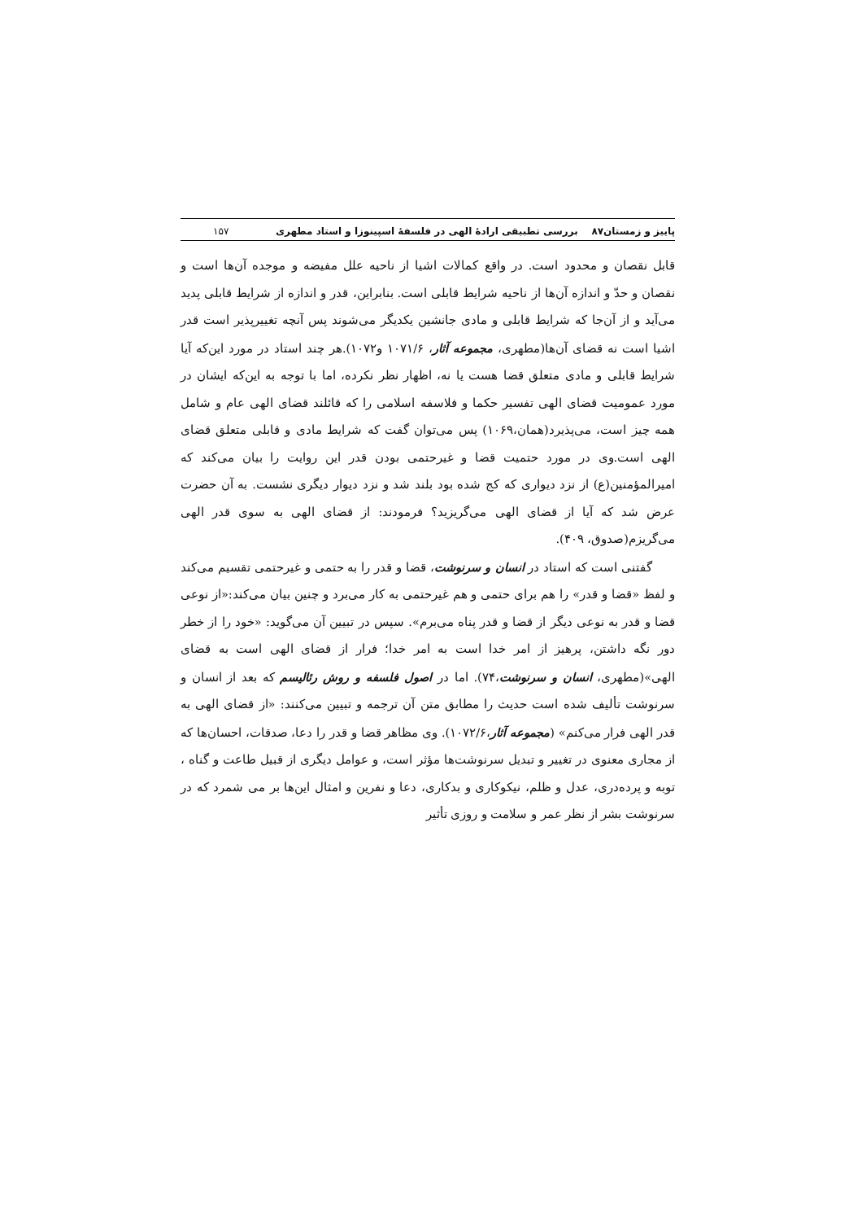پاییز و زمستان۸۷ بررسی تطبیقی ارادهٔ الهی در فلسفهٔ اسپینوزا و استاد مطهری ۱۵۷
قابل نقصان و محدود است. در واقع کمالات اشیا از ناحیه علل مفیضه و موجده آن‌ها است و نقصان و حدّ و اندازه آن‌ها از ناحیه شرایط قابلی است. بنابراین، قدر و اندازه از شرایط قابلی پدید می‌آید و از آن‌جا که شرایط قابلی و مادی جانشین یکدیگر می‌شوند پس آنچه تغییرپذیر است قدر اشیا است نه قضای آن‌ها(مطهری، مجموعه آثار، ۱۰۷۱/۶ و۱۰۷۲).هر چند استاد در مورد این‌که آیا شرایط قابلی و مادی متعلق قضا هست یا نه، اظهار نظر نکرده، اما با توجه به این‌که ایشان در مورد عمومیت قضای الهی تفسیر حکما و فلاسفه اسلامی را که قائلند قضای الهی عام و شامل همه چیز است، می‌پذیرد(همان،۱۰۶۹) پس می‌توان گفت که شرایط مادی و قابلی متعلق قضای الهی است.وی در مورد حتمیت قضا و غیرحتمی بودن قدر این روایت را بیان می‌کند که امیرالمؤمنین(ع) از نزد دیواری که کج شده بود بلند شد و نزد دیوار دیگری نشست. به آن حضرت عرض شد که آیا از قضای الهی می‌گریزید؟ فرمودند: از قضای الهی به سوی قدر الهی می‌گریزم(صدوق، ۴۰۹).
گفتنی است که استاد در انسان و سرنوشت، قضا و قدر را به حتمی و غیرحتمی تقسیم می‌کند و لفظ «قضا و قدر» را هم برای حتمی و هم غیرحتمی به کار می‌برد و چنین بیان می‌کند:«از نوعی قضا و قدر به نوعی دیگر از قضا و قدر پناه می‌برم». سپس در تبیین آن می‌گوید: «خود را از خطر دور نگه داشتن، پرهیز از امر خدا است به امر خدا؛ فرار از قضای الهی است به قضای الهی»(مطهری، انسان و سرنوشت،۷۴). اما در اصول فلسفه و روش رئالیسم که بعد از انسان و سرنوشت تألیف شده است حدیث را مطابق متن آن ترجمه و تبیین می‌کنند: «از قضای الهی به قدر الهی فرار می‌کنم» (مجموعه آثار،۱۰۷۲/۶). وی مظاهر قضا و قدر را دعا، صدقات، احسان‌ها که از مجاری معنوی در تغییر و تبدیل سرنوشت‌ها مؤثر است، و عوامل دیگری از قبیل طاعت و گناه ، توبه و پرده‌دری، عدل و ظلم، نیکوکاری و بدکاری، دعا و نفرین و امثال این‌ها بر می شمرد که در سرنوشت بشر از نظر عمر و سلامت و روزی تأثیر